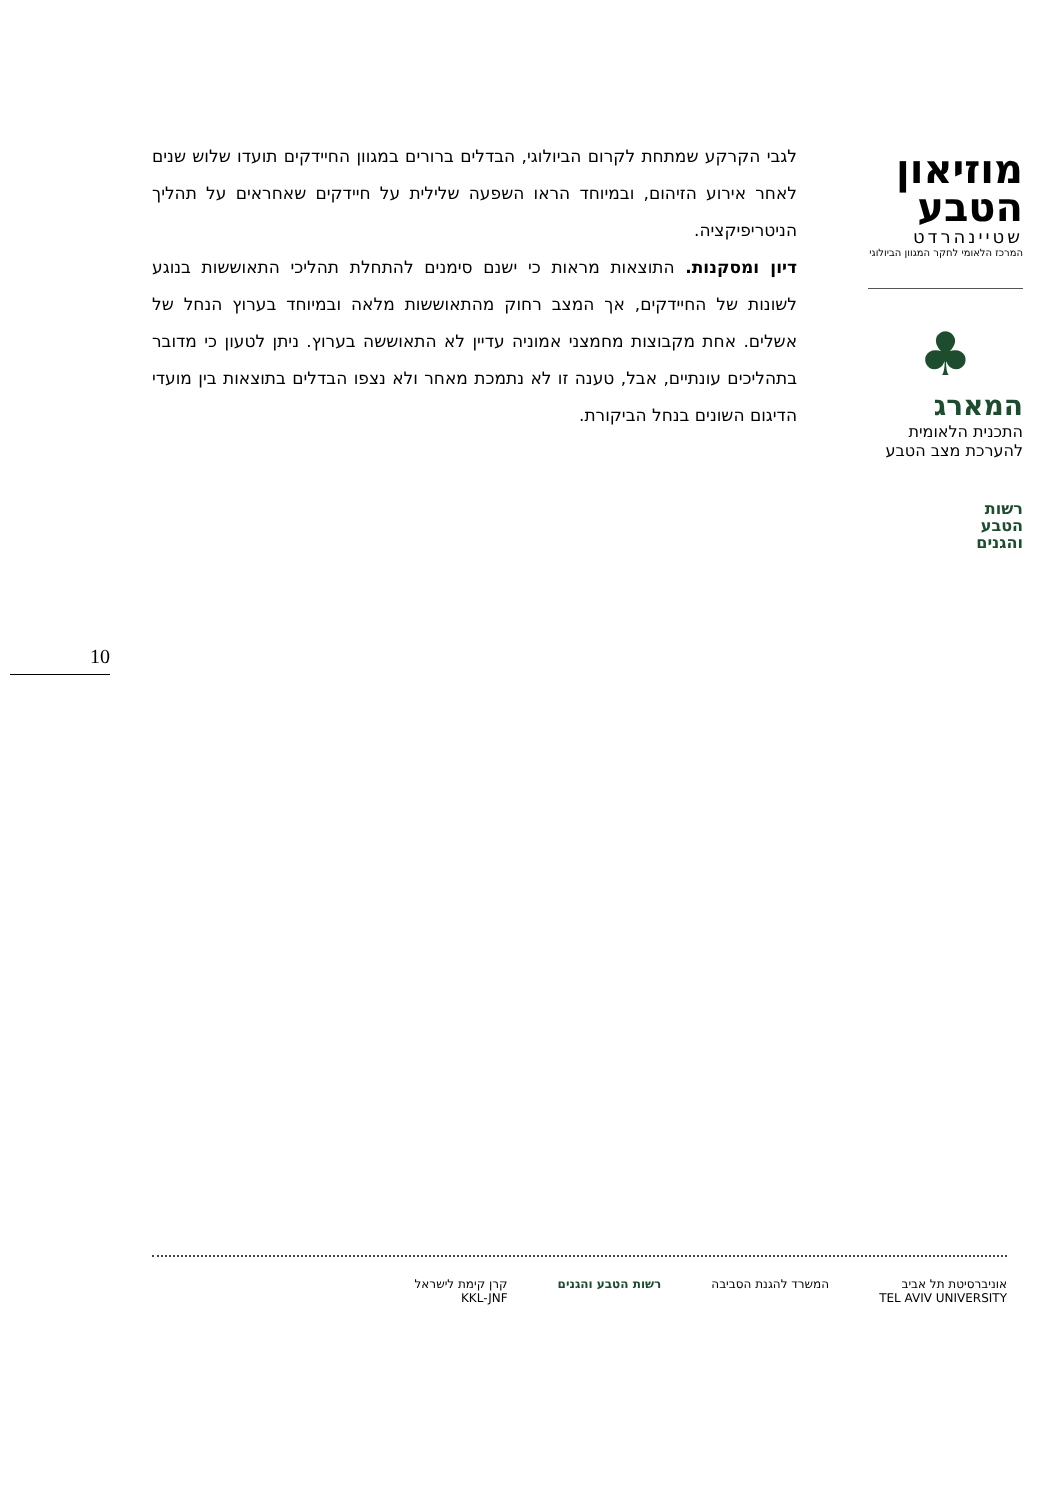לגבי הקרקע שמתחת לקרום הביולוגי, הבדלים ברורים במגוון החיידקים תועדו שלוש שנים לאחר אירוע הזיהום, ובמיוחד הראו השפעה שלילית על חיידקים שאחראים על תהליך הניטריפיקציה.
דיון ומסקנות. התוצאות מראות כי ישנם סימנים להתחלת תהליכי התאוששות בנוגע לשונות של החיידקים, אך המצב רחוק מהתאוששות מלאה ובמיוחד בערוץ הנחל של אשלים. אחת מקבוצות מחמצני אמוניה עדיין לא התאוששה בערוץ. ניתן לטעון כי מדובר בתהליכים עונתיים, אבל, טענה זו לא נתמכת מאחר ולא נצפו הבדלים בתוצאות בין מועדי הדיגום השונים בנחל הביקורת.
מוזיאון
הטבע
שטיינהרדט
המרכז הלאומי לחקר המגוון הביולוגי
♣
המארג
התכנית הלאומית
להערכת מצב הטבע
רשות
הטבע
והגנים
10
אוניברסיטת תל אביב
TEL AVIV UNIVERSITY
המשרד להגנת הסביבה רשות הטבע והגנים קרן קימת לישראל
KKL-JNF